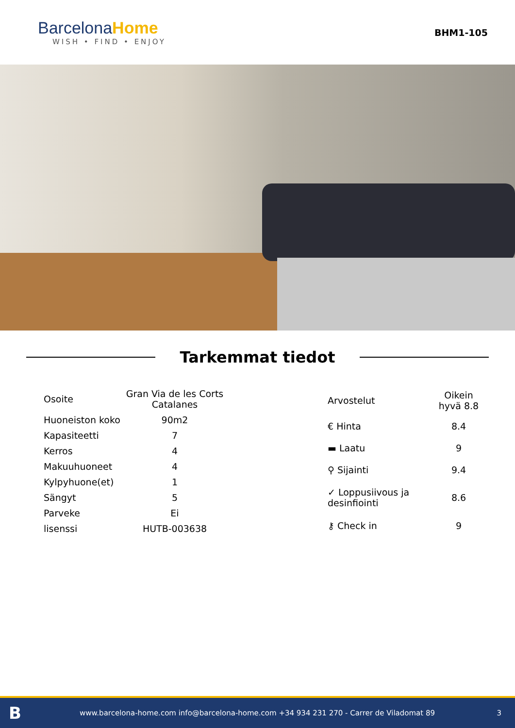BarcelonaHome
WISH • FIND • ENJOY
BHM1-105
Tarkemmat tiedot
| Osoite | Gran Via de les Corts Catalanes |
| Huoneiston koko | 90m2 |
| Kapasiteetti | 7 |
| Kerros | 4 |
| Makuuhuoneet | 4 |
| Kylpyhuone(et) | 1 |
| Sängyt | 5 |
| Parveke | Ei |
| lisenssi | HUTB-003638 |
| Arvostelut | Oikein hyvä 8.8 |
| € Hinta | 8.4 |
| ▬ Laatu | 9 |
| ⚲ Sijainti | 9.4 |
| ✓ Loppusiivous ja desinfiointi | 8.6 |
| ⚷ Check in | 9 |
Bwww.barcelona-home.com info@barcelona-home.com +34 934 231 270 - Carrer de Viladomat 89 3